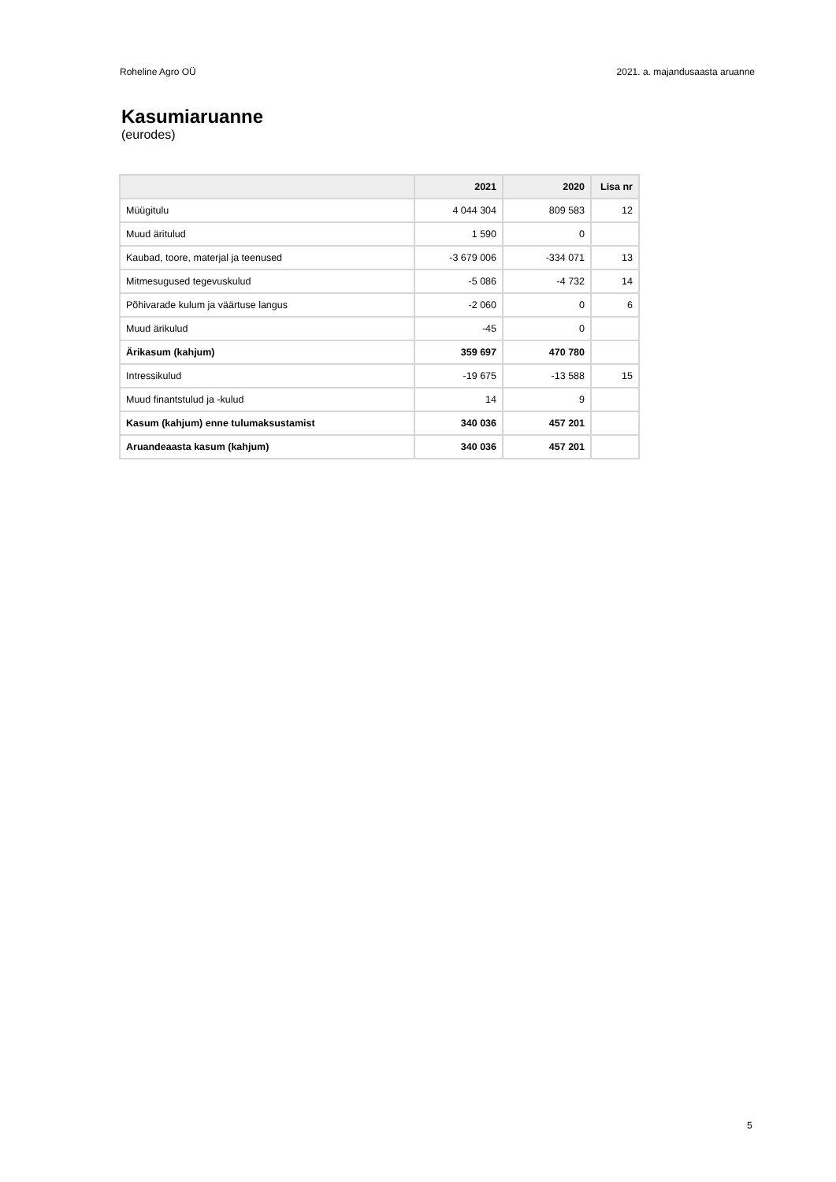Roheline Agro OÜ 2021. a. majandusaasta aruanne
Kasumiaruanne
(eurodes)
| | 2021 | 2020 | Lisa nr |
| --- | --- | --- | --- |
| Müügitulu | 4 044 304 | 809 583 | 12 |
| Muud äritulud | 1 590 | 0 | |
| Kaubad, toore, materjal ja teenused | -3 679 006 | -334 071 | 13 |
| Mitmesugused tegevuskulud | -5 086 | -4 732 | 14 |
| Põhivarade kulum ja väärtuse langus | -2 060 | 0 | 6 |
| Muud ärikulud | -45 | 0 | |
| Ärikasum (kahjum) | 359 697 | 470 780 | |
| Intressikulud | -19 675 | -13 588 | 15 |
| Muud finantstulud ja -kulud | 14 | 9 | |
| Kasum (kahjum) enne tulumaksustamist | 340 036 | 457 201 | |
| Aruandeaasta kasum (kahjum) | 340 036 | 457 201 | |
5